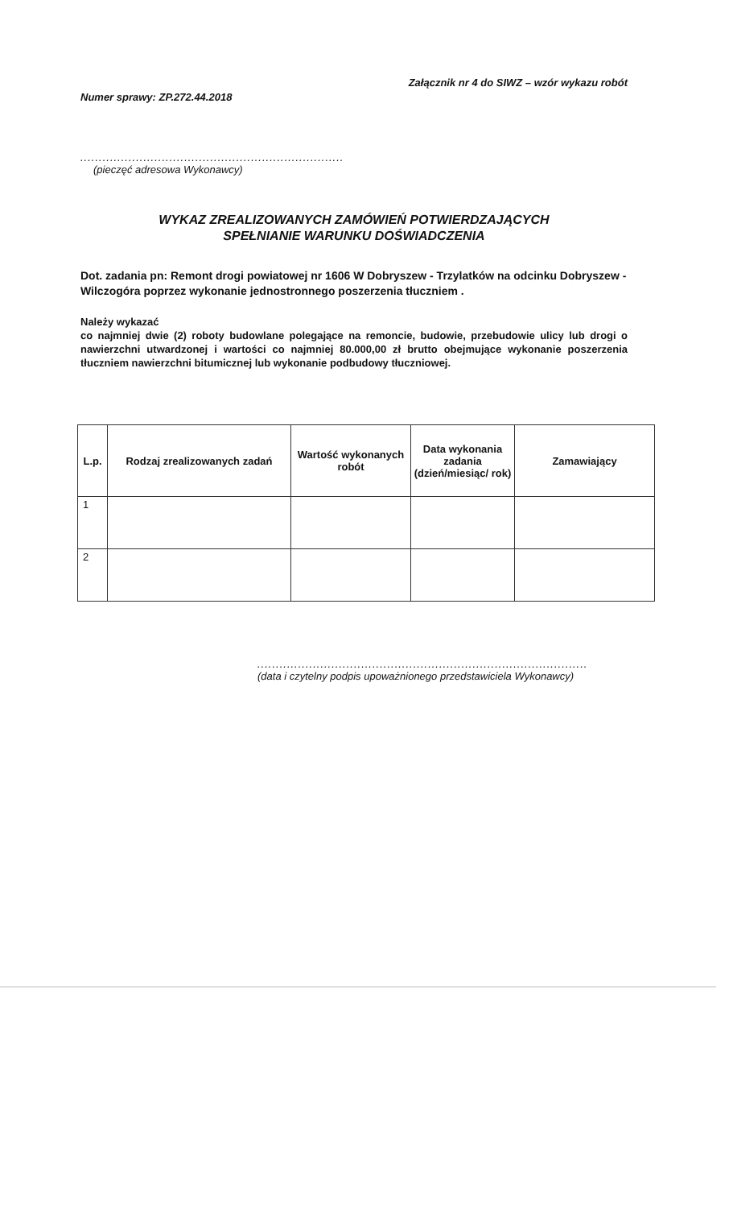Numer sprawy: ZP.272.44.2018
Załącznik nr 4 do SIWZ – wzór wykazu robót
.......................................................................
(pieczęć adresowa Wykonawcy)
WYKAZ ZREALIZOWANYCH ZAMÓWIEŃ POTWIERDZAJĄCYCH
SPEŁNIANIE WARUNKU DOŚWIADCZENIA
Dot. zadania pn: Remont drogi powiatowej nr 1606 W Dobryszew - Trzylatków na odcinku Dobryszew - Wilczogóra poprzez wykonanie jednostronnego poszerzenia tłuczniem .
Należy wykazać
co najmniej dwie (2) roboty budowlane polegające na remoncie, budowie, przebudowie ulicy lub drogi o nawierzchni utwardzonej i wartości co najmniej 80.000,00 zł brutto obejmujące wykonanie poszerzenia tłuczniem nawierzchni bitumicznej lub wykonanie podbudowy tłuczniowej.
| L.p. | Rodzaj zrealizowanych zadań | Wartość wykonanych robót | Data wykonania zadania (dzień/miesiąc/ rok) | Zamawiający |
| --- | --- | --- | --- | --- |
| 1 | | | | |
| 2 | | | | |
.........................................................................................
(data i czytelny podpis upoważnionego przedstawiciela Wykonawcy)